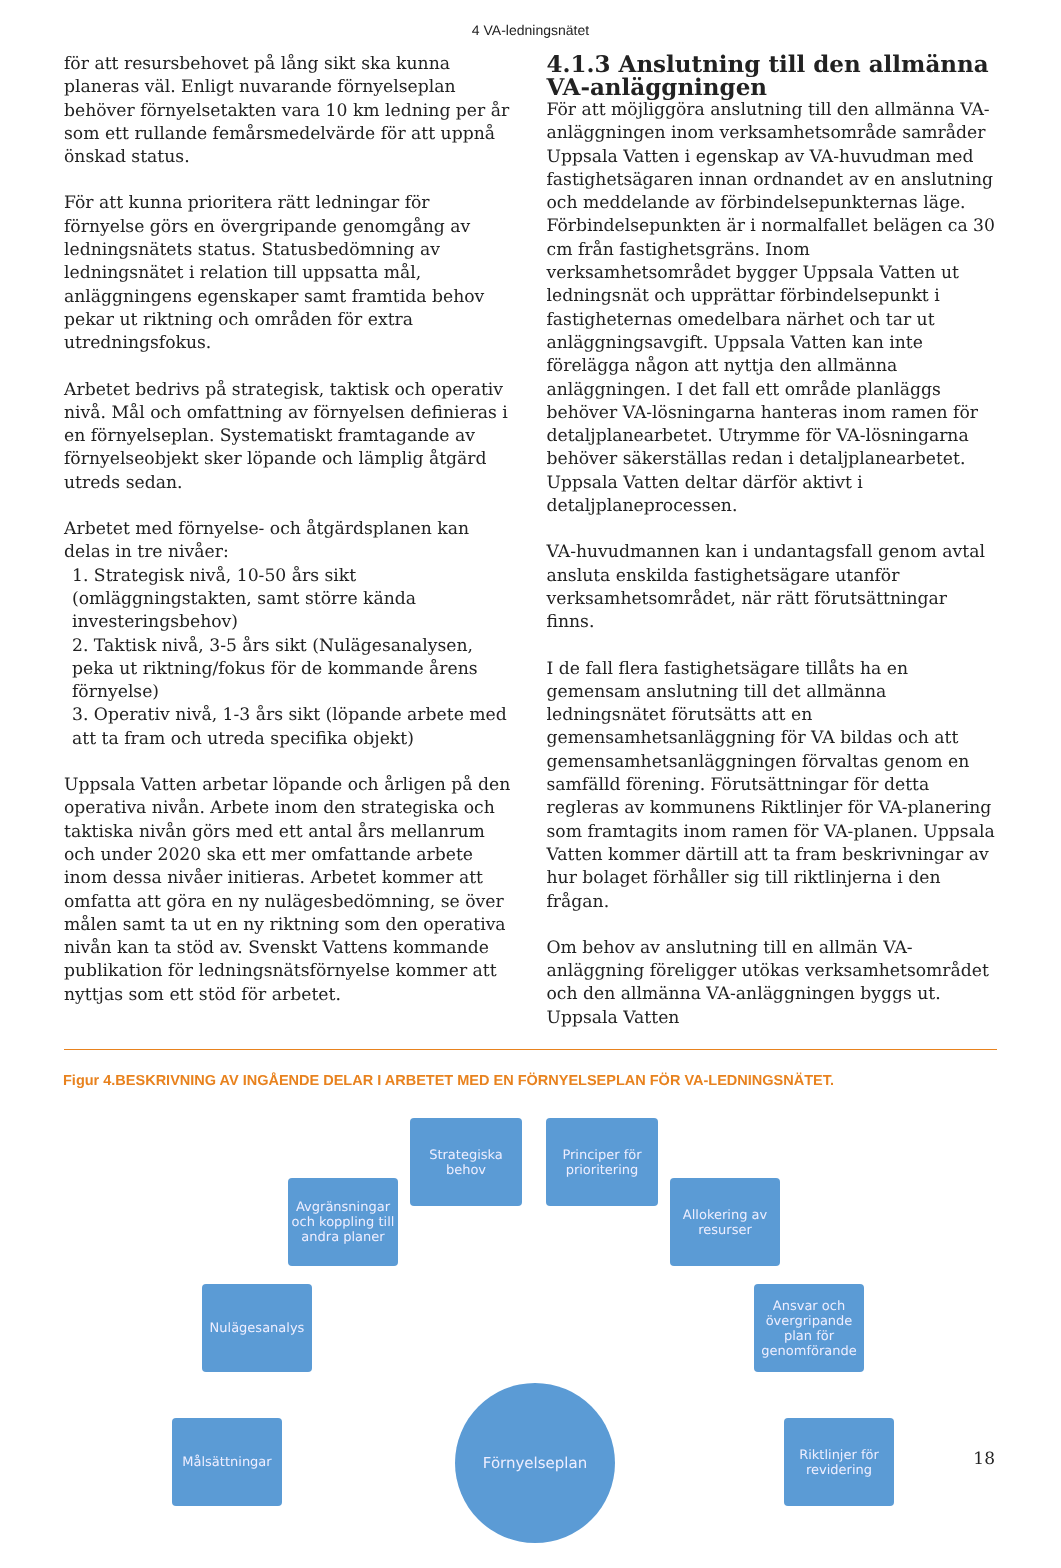4 VA-ledningsnätet
för att resursbehovet på lång sikt ska kunna planeras väl. Enligt nuvarande förnyelseplan behöver förnyelsetakten vara 10 km ledning per år som ett rullande femårsmedelvärde för att uppnå önskad status.
För att kunna prioritera rätt ledningar för förnyelse görs en övergripande genomgång av ledningsnätets status. Statusbedömning av ledningsnätet i relation till uppsatta mål, anläggningens egenskaper samt framtida behov pekar ut riktning och områden för extra utredningsfokus.
Arbetet bedrivs på strategisk, taktisk och operativ nivå. Mål och omfattning av förnyelsen definieras i en förnyelseplan. Systematiskt framtagande av förnyelseobjekt sker löpande och lämplig åtgärd utreds sedan.
Arbetet med förnyelse- och åtgärdsplanen kan delas in tre nivåer:
1. Strategisk nivå, 10-50 års sikt (omläggningstakten, samt större kända investeringsbehov)
2. Taktisk nivå, 3-5 års sikt (Nulägesanalysen, peka ut riktning/fokus för de kommande årens förnyelse)
3. Operativ nivå, 1-3 års sikt (löpande arbete med att ta fram och utreda specifika objekt)
Uppsala Vatten arbetar löpande och årligen på den operativa nivån. Arbete inom den strategiska och taktiska nivån görs med ett antal års mellanrum och under 2020 ska ett mer omfattande arbete inom dessa nivåer initieras. Arbetet kommer att omfatta att göra en ny nulägesbedömning, se över målen samt ta ut en ny riktning som den operativa nivån kan ta stöd av. Svenskt Vattens kommande publikation för ledningsnätsförnyelse kommer att nyttjas som ett stöd för arbetet.
4.1.3 Anslutning till den allmänna VA-anläggningen
För att möjliggöra anslutning till den allmänna VA-anläggningen inom verksamhetsområde samråder Uppsala Vatten i egenskap av VA-huvudman med fastighetsägaren innan ordnandet av en anslutning och meddelande av förbindelsepunkternas läge. Förbindelsepunkten är i normalfallet belägen ca 30 cm från fastighetsgräns. Inom verksamhetsområdet bygger Uppsala Vatten ut ledningsnät och upprättar förbindelsepunkt i fastigheternas omedelbara närhet och tar ut anläggningsavgift. Uppsala Vatten kan inte förelägga någon att nyttja den allmänna anläggningen. I det fall ett område planläggs behöver VA-lösningarna hanteras inom ramen för detaljplanearbetet. Utrymme för VA-lösningarna behöver säkerställas redan i detaljplanearbetet. Uppsala Vatten deltar därför aktivt i detaljplaneprocessen.
VA-huvudmannen kan i undantagsfall genom avtal ansluta enskilda fastighetsägare utanför verksamhetsområdet, när rätt förutsättningar finns.
I de fall flera fastighetsägare tillåts ha en gemensam anslutning till det allmänna ledningsnätet förutsätts att en gemensamhetsanläggning för VA bildas och att gemensamhetsanläggningen förvaltas genom en samfälld förening. Förutsättningar för detta regleras av kommunens Riktlinjer för VA-planering som framtagits inom ramen för VA-planen. Uppsala Vatten kommer därtill att ta fram beskrivningar av hur bolaget förhåller sig till riktlinjerna i den frågan.
Om behov av anslutning till en allmän VA-anläggning föreligger utökas verksamhetsområdet och den allmänna VA-anläggningen byggs ut. Uppsala Vatten
Figur 4.BESKRIVNING AV INGÅENDE DELAR I ARBETET MED EN FÖRNYELSEPLAN FÖR VA-LEDNINGSNÄTET.
Strategiska behov
Principer för prioritering
Avgränsningar och koppling till andra planer
Allokering av resurser
Nulägesanalys
Ansvar och övergripande plan för genomförande
Målsättningar
Förnyelseplan
Riktlinjer för revidering
18